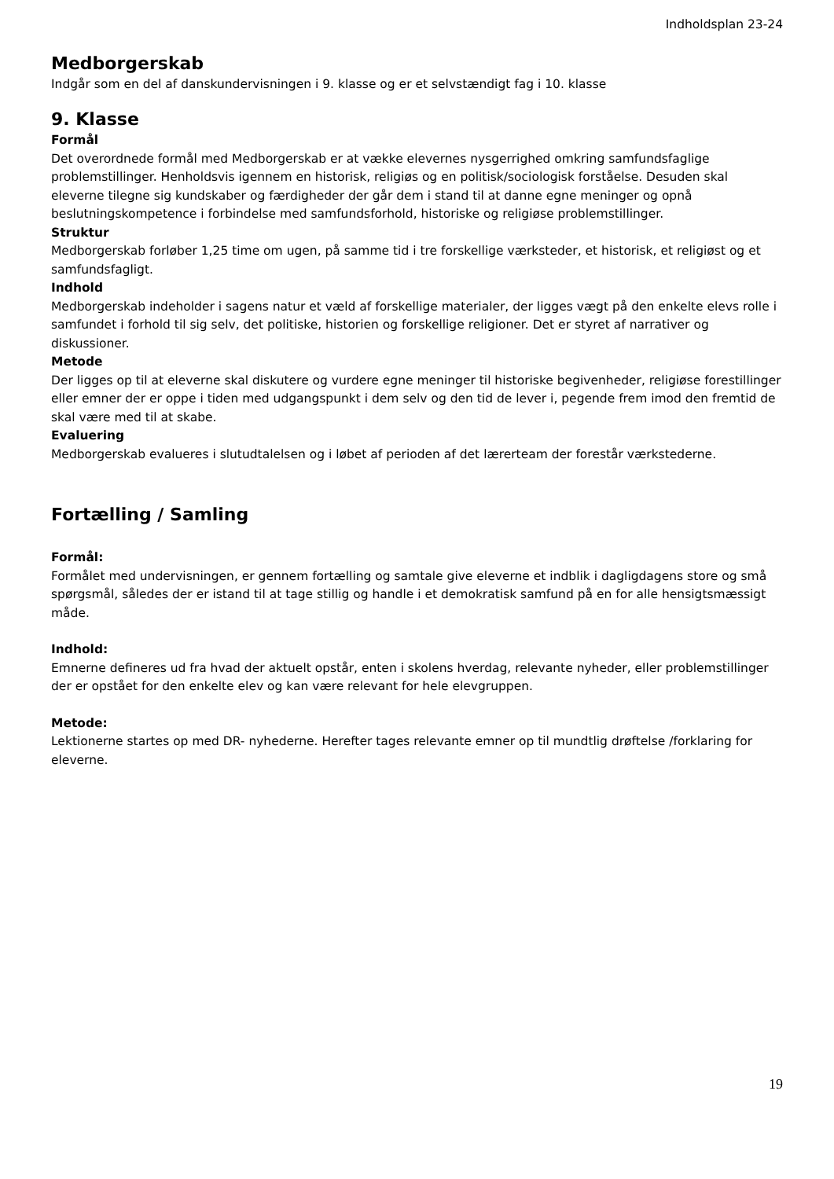Indholdsplan 23-24
Medborgerskab
Indgår som en del af danskundervisningen i 9. klasse og er et selvstændigt fag i 10. klasse
9. Klasse
Formål
Det overordnede formål med Medborgerskab er at vække elevernes nysgerrighed omkring samfundsfaglige problemstillinger. Henholdsvis igennem en historisk, religiøs og en politisk/sociologisk forståelse. Desuden skal eleverne tilegne sig kundskaber og færdigheder der går dem i stand til at danne egne meninger og opnå beslutningskompetence i forbindelse med samfundsforhold, historiske og religiøse problemstillinger.
Struktur
Medborgerskab forløber 1,25 time om ugen, på samme tid i tre forskellige værksteder, et historisk, et religiøst og et samfundsfagligt.
Indhold
Medborgerskab indeholder i sagens natur et væld af forskellige materialer, der ligges vægt på den enkelte elevs rolle i samfundet i forhold til sig selv, det politiske, historien og forskellige religioner. Det er styret af narrativer og diskussioner.
Metode
Der ligges op til at eleverne skal diskutere og vurdere egne meninger til historiske begivenheder, religiøse forestillinger eller emner der er oppe i tiden med udgangspunkt i dem selv og den tid de lever i, pegende frem imod den fremtid de skal være med til at skabe.
Evaluering
Medborgerskab evalueres i slutudtalelsen og i løbet af perioden af det lærerteam der forestår værkstederne.
Fortælling / Samling
Formål:
Formålet med undervisningen, er gennem fortælling og samtale give eleverne et indblik i dagligdagens store og små spørgsmål, således der er istand til at tage stillig og handle i et demokratisk samfund på en for alle hensigtsmæssigt måde.
Indhold:
Emnerne defineres ud fra hvad der aktuelt opstår, enten i skolens hverdag, relevante nyheder, eller problemstillinger der er opstået for den enkelte elev og kan være relevant for hele elevgruppen.
Metode:
Lektionerne startes op med DR- nyhederne. Herefter tages relevante emner op til mundtlig drøftelse /forklaring for eleverne.
19